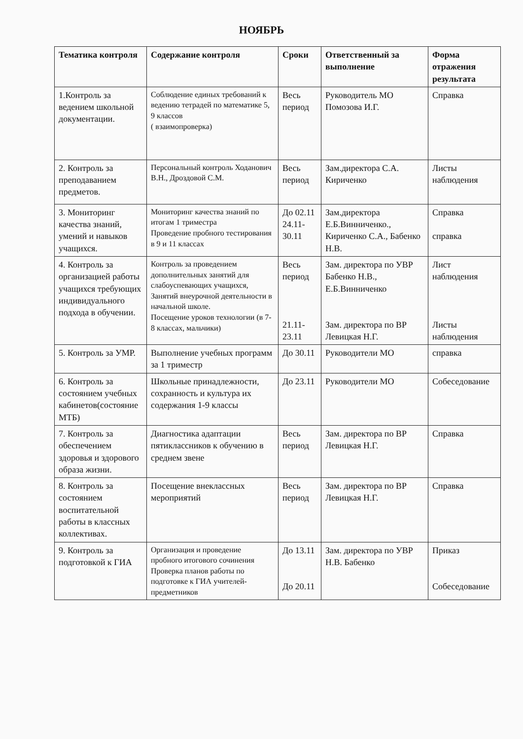НОЯБРЬ
| Тематика контроля | Содержание контроля | Сроки | Ответственный за выполнение | Форма отражения результата |
| --- | --- | --- | --- | --- |
| 1.Контроль за ведением школьной документации. | Соблюдение единых требований к ведению тетрадей по математике 5, 9 классов ( взаимопроверка) | Весь период | Руководитель МО Помозова И.Г. | Справка |
| 2. Контроль за преподаванием предметов. | Персональный контроль Ходанович В.Н., Дроздовой С.М. | Весь период | Зам.директора С.А. Кириченко | Листы наблюдения |
| 3. Мониторинг качества знаний, умений и навыков учащихся. | Мониторинг качества знаний по итогам 1 триместра Проведение пробного тестирования в 9 и 11 классах | До 02.11 24.11-30.11 | Зам.директора Е.Б.Винниченко., Кириченко С.А., Бабенко Н.В. | Справка справка |
| 4. Контроль за организацией работы учащихся требующих индивидуального подхода в обучении. | Контроль за проведением дополнительных занятий для слабоуспевающих учащихся, Занятий внеурочной деятельности в начальной школе. Посещение уроков технологии (в 7-8 классах, мальчики) | Весь период 21.11-23.11 | Зам. директора по УВР Бабенко Н.В., Е.Б.Винниченко Зам. директора по ВР Левицкая Н.Г. | Лист наблюдения Листы наблюдения |
| 5. Контроль за УМР. | Выполнение учебных программ за 1 триместр | До 30.11 | Руководители МО | справка |
| 6. Контроль за состоянием учебных кабинетов(состояние МТБ) | Школьные принадлежности, сохранность и культура их содержания 1-9 классы | До 23.11 | Руководители МО | Собеседование |
| 7. Контроль за обеспечением здоровья и здорового образа жизни. | Диагностика адаптации пятиклассников к обучению в среднем звене | Весь период | Зам. директора по ВР Левицкая Н.Г. | Справка |
| 8. Контроль за состоянием воспитательной работы в классных коллективах. | Посещение внеклассных мероприятий | Весь период | Зам. директора по ВР Левицкая Н.Г. | Справка |
| 9. Контроль за подготовкой к ГИА | Организация и проведение пробного итогового сочинения Проверка планов работы по подготовке к ГИА учителей-предметников | До 13.11 До 20.11 | Зам. директора по УВР Н.В. Бабенко | Приказ Собеседование |